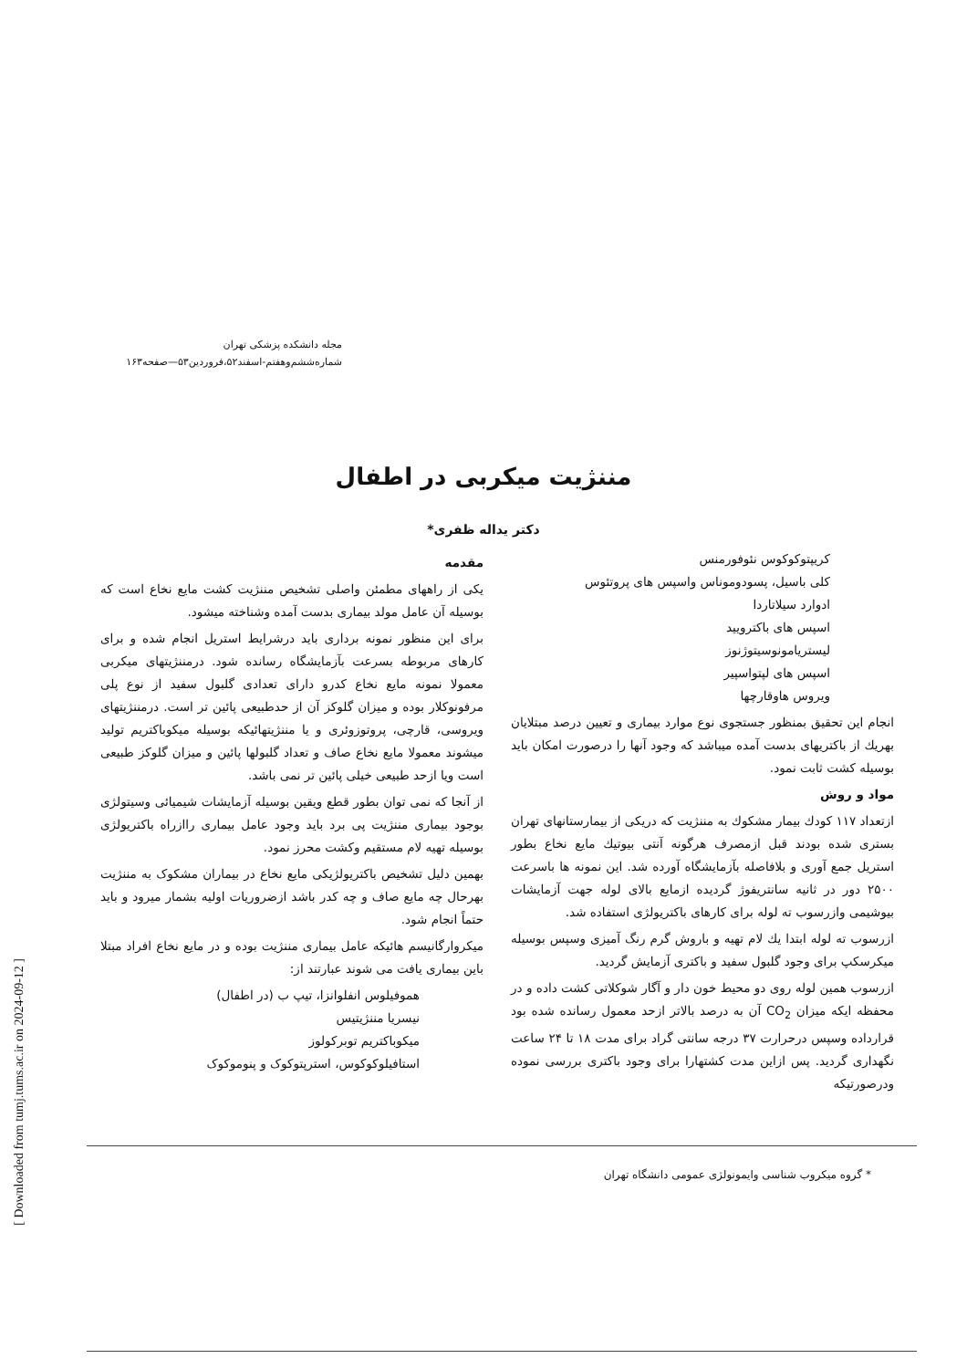[ Downloaded from tumj.tums.ac.ir on 2024-09-12 ]
مجله دانشکده پزشکی تهران
شماره‌ششم‌وهفتم-اسفند۵۲،فروردین۵۳—صفحه۱۶۳
مننژیت میکربی در اطفال
دکتر یداله ظفری*
مقدمه
یکی از راههای مطمئن واصلی تشخیص مننژیت کشت مایع نخاع است که بوسیله آن عامل مولد بیماری بدست آمده وشناخته میشود.
برای این منظور نمونه برداری باید درشرایط استریل انجام شده و برای کارهای مربوطه بسرعت بآزمایشگاه رسانده شود. درمننژیتهای میکربی معمولا نمونه مایع نخاع کدرو دارای تعدادی گلبول سفید از نوع پلی مرفونوکلار بوده و میزان گلوکز آن از حدطبیعی پائین تر است. درمننژیتهای ویروسی، قارچی، پروتوزوئری و یا مننژیتهائیکه بوسیله میکوباکتریم تولید میشوند معمولا مایع نخاع صاف و تعداد گلبولها پائین و میزان گلوکز طبیعی است ویا ازحد طبیعی خیلی پائین تر نمی باشد.
از آنجا که نمی توان بطور قطع ویقین بوسیله آزمایشات شیمیائی وسیتولژی بوجود بیماری مننژیت پی برد باید وجود عامل بیماری راازراه باکتریولژی بوسیله تهیه لام مستقیم وکشت محرز نمود.
بهمین دلیل تشخیص باکتریولژیکی مایع نخاع در بیماران مشکوک به مننژیت بهرحال چه مایع صاف و چه کدر باشد ازضروریات اولیه بشمار میرود و باید حتماً انجام شود.
میکروارگانیسم هائیکه عامل بیماری مننژیت بوده و در مایع نخاع افراد مبتلا باین بیماری یافت می شوند عبارتند از:
هموفیلوس انفلوانزا، تیپ ب (در اطفال)
نیسریا مننژیتیس
میکوباکتریم توبرکولوز
استافیلوکوکوس، استرپتوکوک و پنوموکوک
کریپتوکوکوس نئوفورمنس
کلی باسیل، پسودوموناس واسپس های پروتئوس
ادوارد سیلاتاردا
اسپس های باکترویید
لیستریامونوسیتوژنوز
اسپس های لپتواسپیر
ویروس هاوقارچها
انجام این تحقیق بمنظور جستجوی نوع موارد بیماری و تعیین درصد مبتلایان بهریك از باکتریهای بدست آمده میباشد که وجود آنها را درصورت امکان باید بوسیله کشت ثابت نمود.
مواد و روش
ازتعداد ۱۱۷ کودك بیمار مشکوك به مننژیت که دریکی از بیمارستانهای تهران بستری شده بودند قبل ازمصرف هرگونه آنتی بیوتیك مایع نخاع بطور استریل جمع آوری و بلافاصله بآزمایشگاه آورده شد. این نمونه ها باسرعت ۲۵۰۰ دور در ثانیه سانتریفوژ گردیده ازمایع بالای لوله جهت آزمایشات بیوشیمی وازرسوب ته لوله برای کارهای باکتریولژی استفاده شد.
ازرسوب ته لوله ابتدا یك لام تهیه و باروش گرم رنگ آمیزی وسپس بوسیله میکرسکپ برای وجود گلبول سفید و باکتری آزمایش گردید.
ازرسوب همین لوله روی دو محیط خون دار و آگار شوکلاتی کشت داده و در محفظه ایکه میزان CO<sub>2</sub> آن به درصد بالاتر ازحد معمول رسانده شده بود قرارداده وسپس درحرارت ۳۷ درجه سانتی گراد برای مدت ۱۸ تا ۲۴ ساعت نگهداری گردید. پس ازاین مدت کشتهارا برای وجود باکتری بررسی نموده ودرصورتیکه
* گروه میکروب شناسی وایمونولژی عمومی دانشگاه تهران